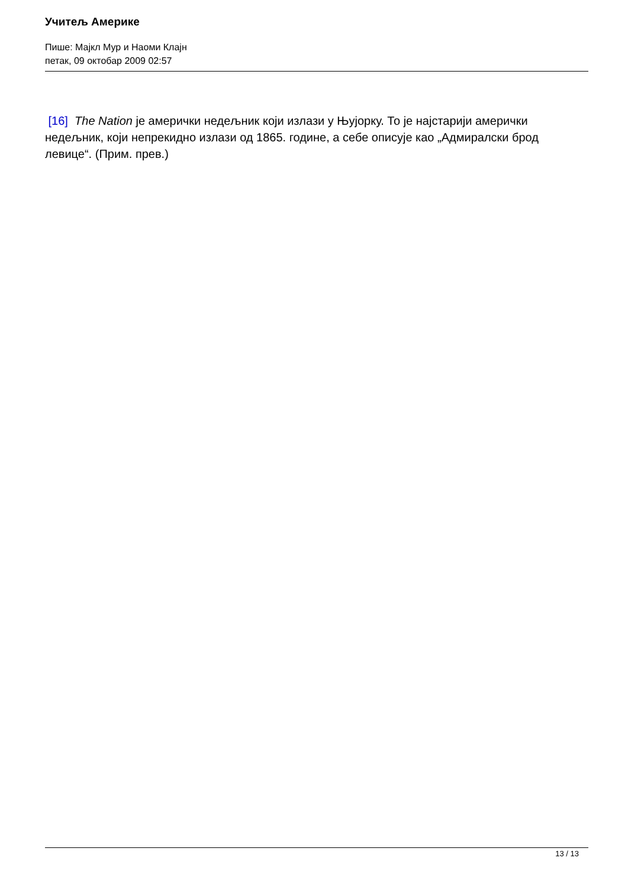Учитељ Америке
Пише: Мајкл Мур и Наоми Клајн
петак, 09 октобар 2009 02:57
[16] The Nation је амерички недељник који излази у Њујорку. То је најстарији амерички недељник, који непрекидно излази од 1865. године, а себе описује као „Адмиралски брод левице“. (Прим. прев.)
13 / 13